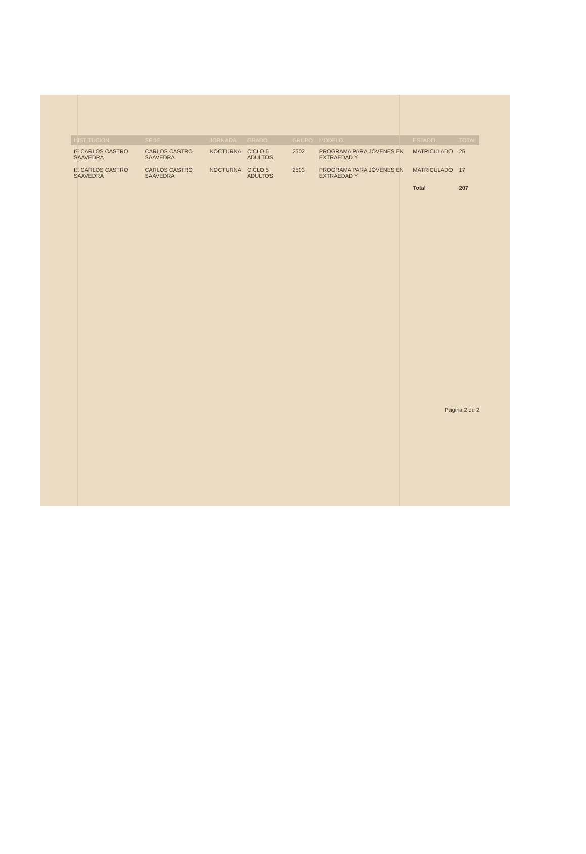| INSTITUCION | SEDE | JORNADA | GRADO | GRUPO | MODELO | ESTADO | TOTAL |
| --- | --- | --- | --- | --- | --- | --- | --- |
| IE CARLOS CASTRO SAAVEDRA | CARLOS CASTRO SAAVEDRA | NOCTURNA | CICLO 5 ADULTOS | 2502 | PROGRAMA PARA JÓVENES EN EXTRAEDAD Y | MATRICULADO | 25 |
| IE CARLOS CASTRO SAAVEDRA | CARLOS CASTRO SAAVEDRA | NOCTURNA | CICLO 5 ADULTOS | 2503 | PROGRAMA PARA JÓVENES EN EXTRAEDAD Y | MATRICULADO | 17 |
| | | | | | | Total | 207 |
Página 2 de 2